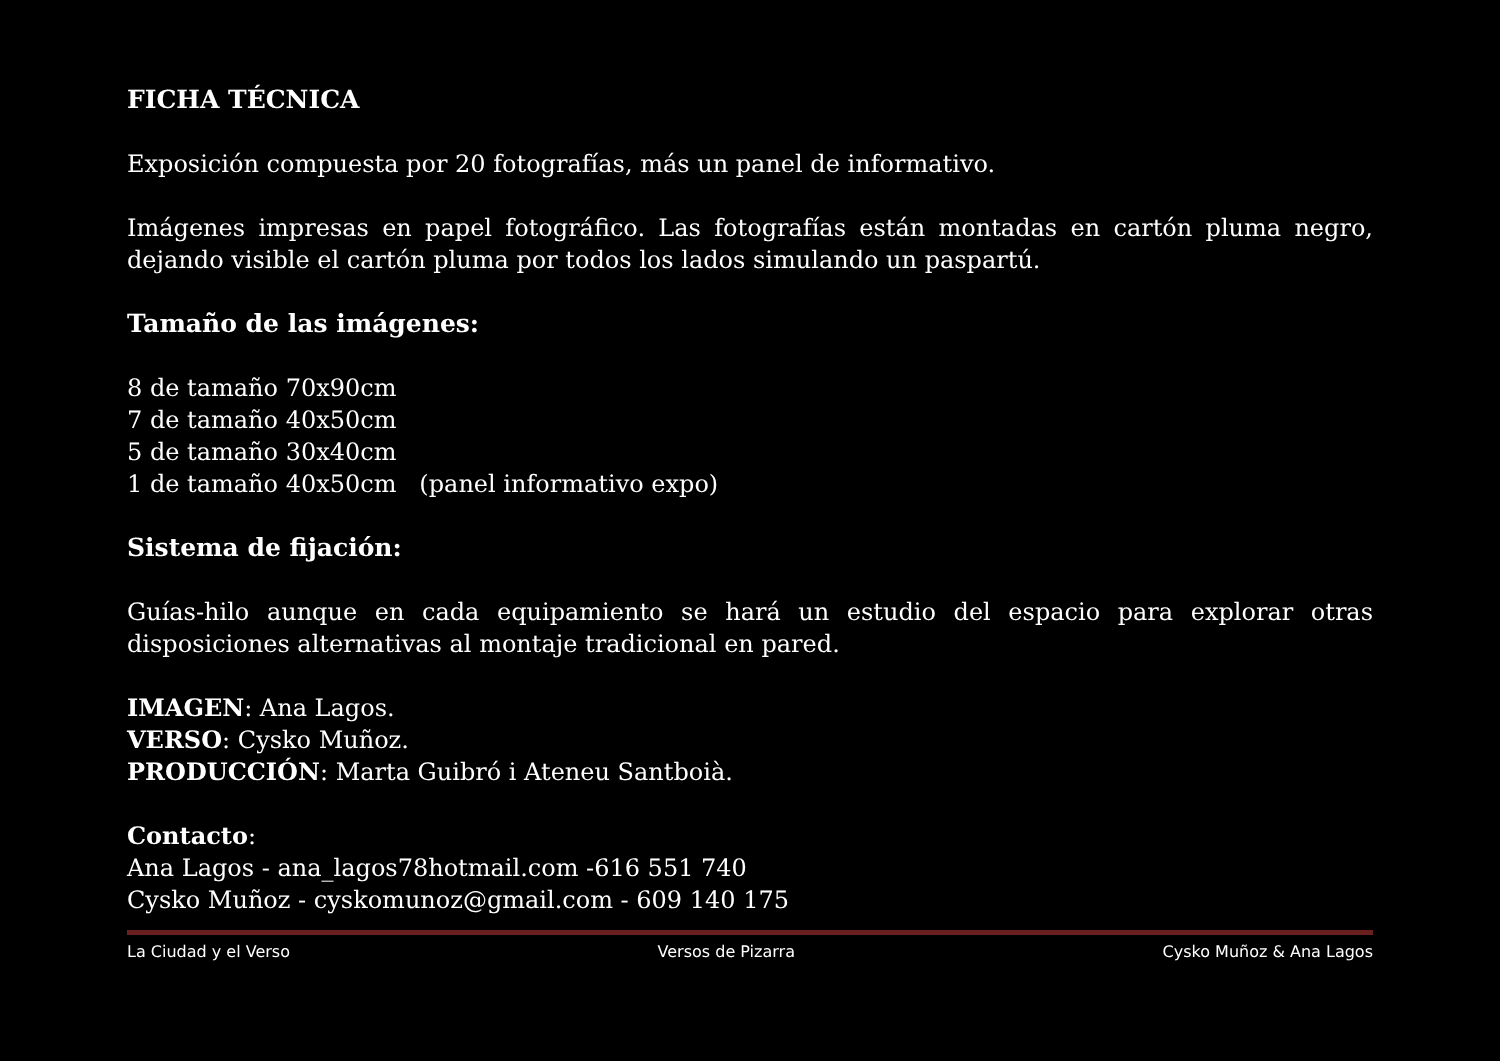FICHA TÉCNICA
Exposición compuesta por 20 fotografías, más un panel de informativo.
Imágenes impresas en papel fotográfico. Las fotografías están montadas en cartón pluma negro, dejando visible el cartón pluma por todos los lados simulando un paspartú.
Tamaño de las imágenes:
8 de tamaño 70x90cm
7 de tamaño 40x50cm
5 de tamaño 30x40cm
1 de tamaño 40x50cm (panel informativo expo)
Sistema de fijación:
Guías-hilo aunque en cada equipamiento se hará un estudio del espacio para explorar otras disposiciones alternativas al montaje tradicional en pared.
IMAGEN: Ana Lagos.
VERSO: Cysko Muñoz.
PRODUCCIÓN: Marta Guibró i Ateneu Santboià.
Contacto:
Ana Lagos - ana_lagos78hotmail.com -616 551 740
Cysko Muñoz - cyskomunoz@gmail.com - 609 140 175
La Ciudad y el Verso Versos de Pizarra Cysko Muñoz & Ana Lagos